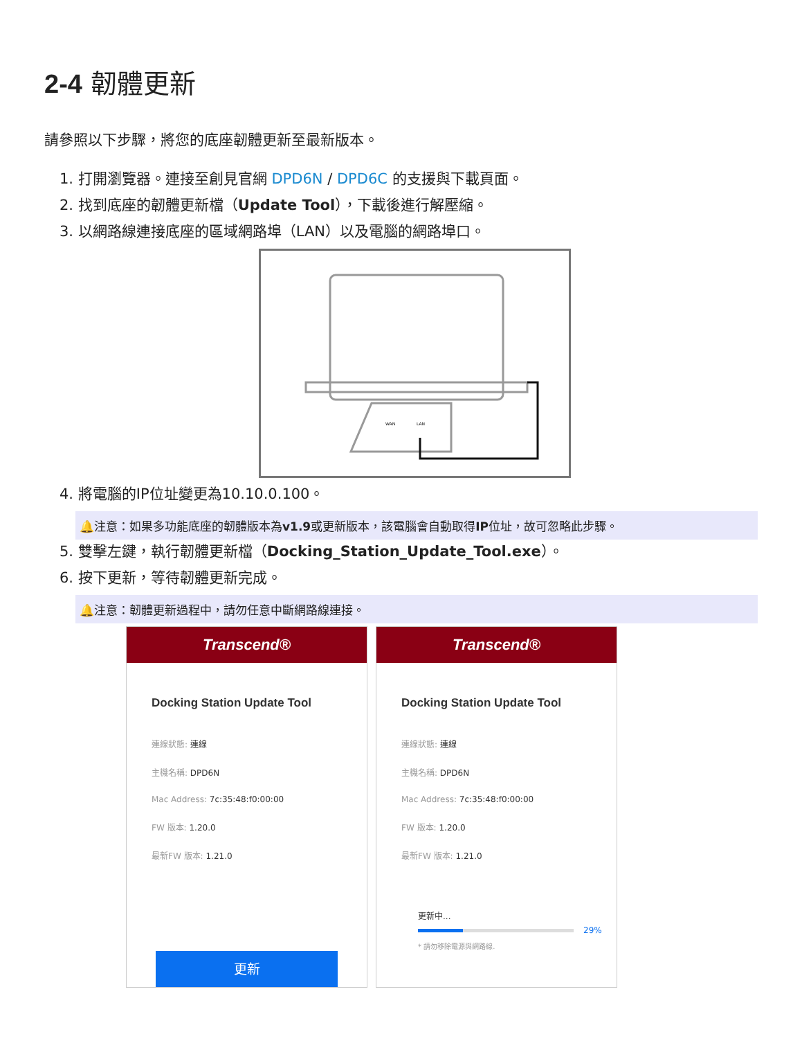2-4 韌體更新
請參照以下步驟，將您的底座韌體更新至最新版本。
1. 打開瀏覽器。連接至創見官網 DPD6N / DPD6C 的支援與下載頁面。
2. 找到底座的韌體更新檔（Update Tool），下載後進行解壓縮。
3. 以網路線連接底座的區域網路埠（LAN）以及電腦的網路埠口。
WAN
LAN
4. 將電腦的IP位址變更為10.10.0.100。
🔔注意：如果多功能底座的韌體版本為v1.9或更新版本，該電腦會自動取得IP位址，故可忽略此步驟。
5. 雙擊左鍵，執行韌體更新檔（Docking_Station_Update_Tool.exe）。
6. 按下更新，等待韌體更新完成。
🔔注意：韌體更新過程中，請勿任意中斷網路線連接。
Transcend®
Docking Station Update Tool
連線狀態: 連線
主機名稱: DPD6N
Mac Address: 7c:35:48:f0:00:00
FW 版本: 1.20.0
最新FW 版本: 1.21.0
更新
Transcend®
Docking Station Update Tool
連線狀態: 連線
主機名稱: DPD6N
Mac Address: 7c:35:48:f0:00:00
FW 版本: 1.20.0
最新FW 版本: 1.21.0
更新中...
29%
* 請勿移除電源與網路線.